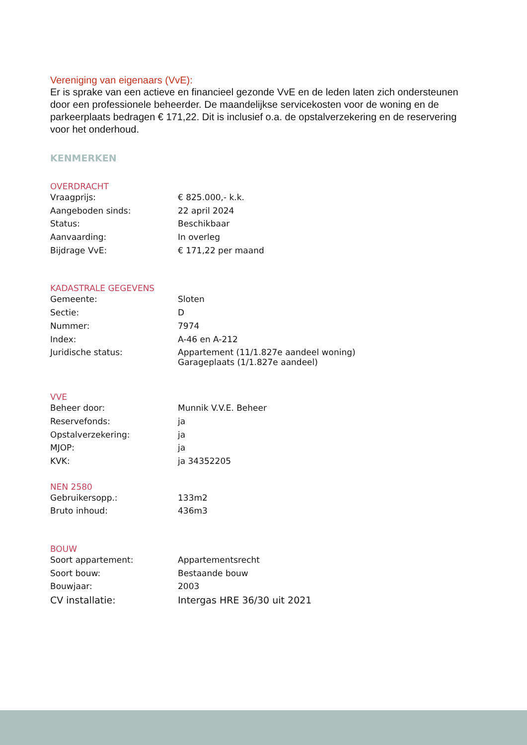Vereniging van eigenaars (VvE):
Er is sprake van een actieve en financieel gezonde VvE en de leden laten zich ondersteunen door een professionele beheerder. De maandelijkse servicekosten voor de woning en de parkeerplaats bedragen € 171,22. Dit is inclusief o.a. de opstalverzekering en de reservering voor het onderhoud.
KENMERKEN
OVERDRACHT
| Vraagprijs: | € 825.000,- k.k. |
| Aangeboden sinds: | 22 april 2024 |
| Status: | Beschikbaar |
| Aanvaarding: | In overleg |
| Bijdrage VvE: | € 171,22 per maand |
KADASTRALE GEGEVENS
| Gemeente: | Sloten |
| Sectie: | D |
| Nummer: | 7974 |
| Index: | A-46 en A-212 |
| Juridische status: | Appartement (11/1.827e aandeel woning) Garageplaats (1/1.827e aandeel) |
VVE
| Beheer door: | Munnik V.V.E. Beheer |
| Reservefonds: | ja |
| Opstalverzekering: | ja |
| MJOP: | ja |
| KVK: | ja 34352205 |
NEN 2580
| Gebruikersopp.: | 133m2 |
| Bruto inhoud: | 436m3 |
BOUW
| Soort appartement: | Appartementsrecht |
| Soort bouw: | Bestaande bouw |
| Bouwjaar: | 2003 |
| CV installatie: | Intergas HRE 36/30 uit 2021 |